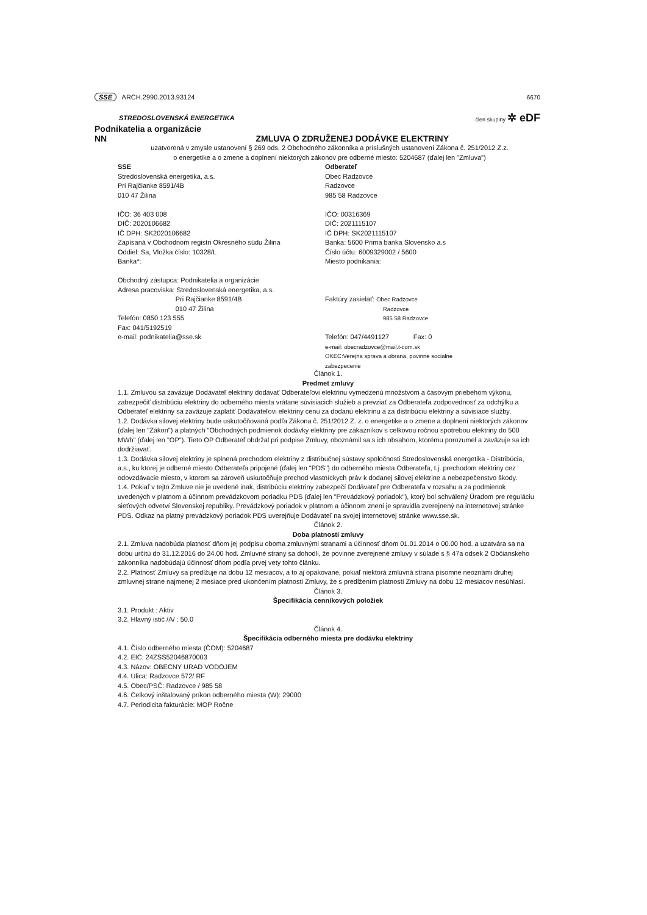SSE ARCH.2990.2013.93124 6670
STREDOSLOVENSKÁ ENERGETIKA
člen skupiny ✲ eDF
Podnikatelia a organizácie
NN ZMLUVA O ZDRUŽENEJ DODÁVKE ELEKTRINY
uzatvorená v zmysle ustanovení § 269 ods. 2 Obchodného zákonníka a príslušných ustanovení Zákona č. 251/2012 Z.z.
o energetike a o zmene a doplnení niektorých zákonov pre odberné miesto: 5204687 (ďalej len "Zmluva")
SSE
Stredoslovenská energetika, a.s.
Pri Rajčianke 8591/4B
010 47 Žilina
IČO: 36 403 008
DIČ: 2020106682
IČ DPH: SK2020106682
Zapísaná v Obchodnom registri Okresného súdu Žilina
Oddiel: Sa, Vložka číslo: 10328/L
Banka*:
Obchodný zástupca: Podnikatelia a organizácie
Adresa pracoviska: Stredoslovenská energetika, a.s.
Pri Rajčianke 8591/4B
010 47 Žilina
Telefón: 0850 123 555
Fax: 041/5192519
e-mail: podnikatelia@sse.sk
Odberateľ
Obec Radzovce
Radzovce
985 58 Radzovce
IČO: 00316369
DIČ: 2021115107
IČ DPH: SK2021115107
Banka: 5600 Prima banka Slovensko a.s
Číslo účtu: 6009329002 / 5600
Miesto podnikania:
Faktúry zasielať: Obec Radzovce
Radzovce
985 58 Radzovce
Telefón: 047/4491127 Fax: 0
e-mail: obecradzovce@mail.t-com.sk
OKEC:Verejna sprava a obrana, povinne socialne
zabezpecenie
Článok 1.
Predmet zmluvy
1.1. Zmluvou sa zaväzuje Dodávateľ elektriny dodávať Odberateľovi elektrinu vymedzenú množstvom a časovým priebehom výkonu, zabezpečiť distribúciu elektriny do odberného miesta vrátane súvisiacich služieb a prevziať za Odberateľa zodpovednosť za odchýlku a Odberateľ elektriny sa zaväzuje zaplatiť Dodávateľovi elektriny cenu za dodanú elektrinu a za distribúciu elektriny a súvisiace služby.
1.2. Dodávka silovej elektriny bude uskutočňovaná podľa Zákona č. 251/2012 Z. z. o energetike a o zmene a doplnení niektorých zákonov (ďalej len "Zákon") a platných "Obchodných podmienok dodávky elektriny pre zákazníkov s celkovou ročnou spotrebou elektriny do 500 MWh" (ďalej len "OP"). Tieto OP Odberateľ obdržal pri podpise Zmluvy, oboznámil sa s ich obsahom, ktorému porozumel a zaväzuje sa ich dodržiavať.
1.3. Dodávka silovej elektriny je splnená prechodom elektriny z distribučnej sústavy spoločnosti Stredoslovenská energetika - Distribúcia, a.s., ku ktorej je odberné miesto Odberateľa pripojené (ďalej len "PDS") do odberného miesta Odberateľa, t.j. prechodom elektriny cez odovzdávacie miesto, v ktorom sa zároveň uskutočňuje prechod vlastníckych práv k dodanej silovej elektrine a nebezpečenstvo škody.
1.4. Pokiaľ v tejto Zmluve nie je uvedené inak, distribúciu elektriny zabezpečí Dodávateľ pre Odberateľa v rozsahu a za podmienok uvedených v platnom a účinnom prevádzkovom poriadku PDS (ďalej len "Prevádzkový poriadok"), ktorý bol schválený Úradom pre reguláciu sieťových odvetví Slovenskej republiky. Prevádzkový poriadok v platnom a účinnom znení je spravidla zverejnený na internetovej stránke PDS. Odkaz na platný prevádzkový poriadok PDS uverejňuje Dodávateľ na svojej internetovej stránke www.sse.sk.
Článok 2.
Doba platnosti zmluvy
2.1. Zmluva nadobúda platnosť dňom jej podpisu oboma zmluvnými stranami a účinnosť dňom 01.01.2014 o 00.00 hod. a uzatvára sa na dobu určitú do 31.12.2016 do 24.00 hod. Zmluvné strany sa dohodli, že povinne zverejnené zmluvy v súlade s § 47a odsek 2 Občianskeho zákonníka nadobúdajú účinnosť dňom podľa prvej vety tohto článku.
2.2. Platnosť Zmluvy sa predlžuje na dobu 12 mesiacov, a to aj opakovane, pokiaľ niektorá zmluvná strana písomne neoznámi druhej zmluvnej strane najmenej 2 mesiace pred ukončením platnosti Zmluvy, že s predĺžením platnosti Zmluvy na dobu 12 mesiacov nesúhlasí.
Článok 3.
Špecifikácia cenníkových položiek
3.1. Produkt : Aktiv
3.2. Hlavný istič /A/ : 50.0
Článok 4.
Špecifikácia odberného miesta pre dodávku elektriny
4.1. Číslo odberného miesta (ČOM): 5204687
4.2. EIC: 24ZSS52046870003
4.3. Názov: OBECNY URAD VODOJEM
4.4. Ulica: Radzovce 572/ RF
4.5. Obec/PSČ: Radzovce / 985 58
4.6. Celkový inštalovaný príkon odberného miesta (W): 29000
4.7. Periodicita fakturácie: MOP Ročne